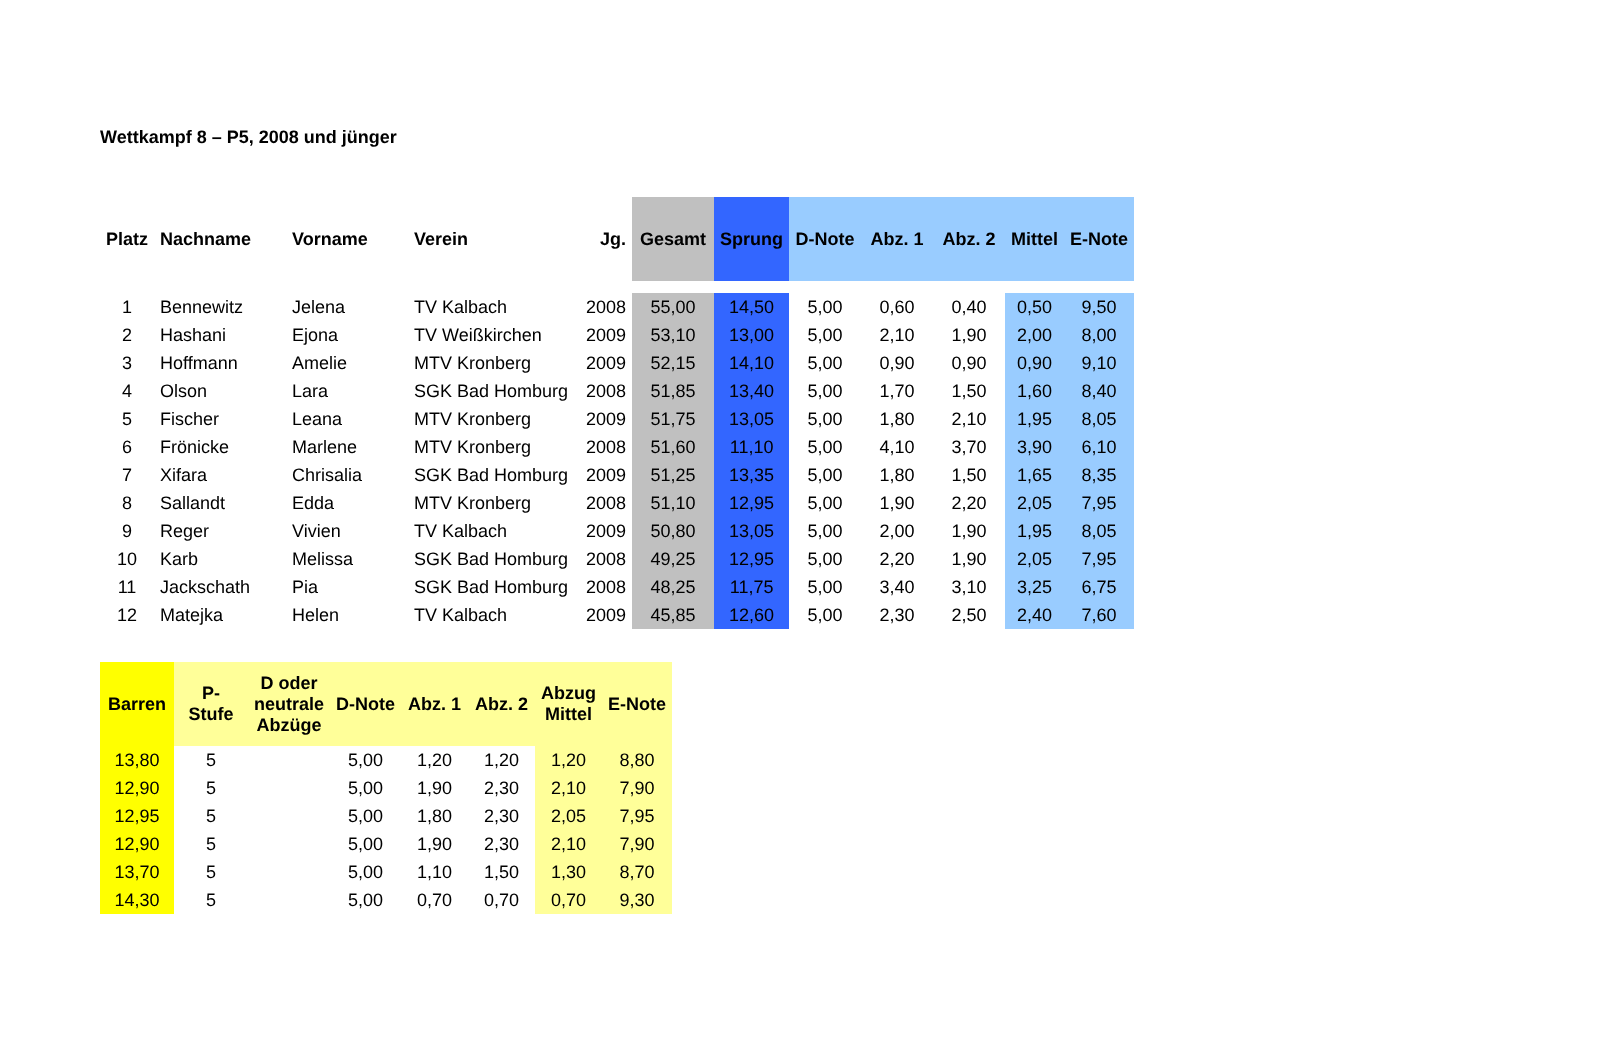Wettkampf 8 – P5, 2008 und jünger
| Platz | Nachname | Vorname | Verein | Jg. | Gesamt | Sprung | D-Note | Abz. 1 | Abz. 2 | Mittel | E-Note |
| --- | --- | --- | --- | --- | --- | --- | --- | --- | --- | --- | --- |
| 1 | Bennewitz | Jelena | TV Kalbach | 2008 | 55,00 | 14,50 | 5,00 | 0,60 | 0,40 | 0,50 | 9,50 |
| 2 | Hashani | Ejona | TV Weißkirchen | 2009 | 53,10 | 13,00 | 5,00 | 2,10 | 1,90 | 2,00 | 8,00 |
| 3 | Hoffmann | Amelie | MTV Kronberg | 2009 | 52,15 | 14,10 | 5,00 | 0,90 | 0,90 | 0,90 | 9,10 |
| 4 | Olson | Lara | SGK Bad Homburg | 2008 | 51,85 | 13,40 | 5,00 | 1,70 | 1,50 | 1,60 | 8,40 |
| 5 | Fischer | Leana | MTV Kronberg | 2009 | 51,75 | 13,05 | 5,00 | 1,80 | 2,10 | 1,95 | 8,05 |
| 6 | Frönicke | Marlene | MTV Kronberg | 2008 | 51,60 | 11,10 | 5,00 | 4,10 | 3,70 | 3,90 | 6,10 |
| 7 | Xifara | Chrisalia | SGK Bad Homburg | 2009 | 51,25 | 13,35 | 5,00 | 1,80 | 1,50 | 1,65 | 8,35 |
| 8 | Sallandt | Edda | MTV Kronberg | 2008 | 51,10 | 12,95 | 5,00 | 1,90 | 2,20 | 2,05 | 7,95 |
| 9 | Reger | Vivien | TV Kalbach | 2009 | 50,80 | 13,05 | 5,00 | 2,00 | 1,90 | 1,95 | 8,05 |
| 10 | Karb | Melissa | SGK Bad Homburg | 2008 | 49,25 | 12,95 | 5,00 | 2,20 | 1,90 | 2,05 | 7,95 |
| 11 | Jackschath | Pia | SGK Bad Homburg | 2008 | 48,25 | 11,75 | 5,00 | 3,40 | 3,10 | 3,25 | 6,75 |
| 12 | Matejka | Helen | TV Kalbach | 2009 | 45,85 | 12,60 | 5,00 | 2,30 | 2,50 | 2,40 | 7,60 |
| Barren | P- Stufe | D oder neutrale Abzüge | D-Note | Abz. 1 | Abz. 2 | Abzug Mittel | E-Note |
| --- | --- | --- | --- | --- | --- | --- | --- |
| 13,80 | 5 | | 5,00 | 1,20 | 1,20 | 1,20 | 8,80 |
| 12,90 | 5 | | 5,00 | 1,90 | 2,30 | 2,10 | 7,90 |
| 12,95 | 5 | | 5,00 | 1,80 | 2,30 | 2,05 | 7,95 |
| 12,90 | 5 | | 5,00 | 1,90 | 2,30 | 2,10 | 7,90 |
| 13,70 | 5 | | 5,00 | 1,10 | 1,50 | 1,30 | 8,70 |
| 14,30 | 5 | | 5,00 | 0,70 | 0,70 | 0,70 | 9,30 |